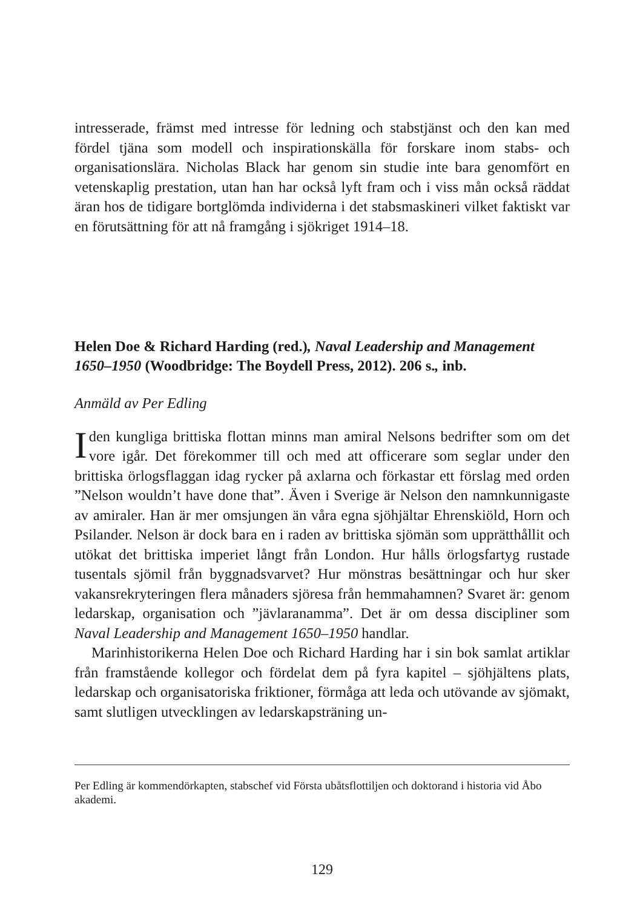intresserade, främst med intresse för ledning och stabstjänst och den kan med fördel tjäna som modell och inspirationskälla för forskare inom stabs- och organisationslära. Nicholas Black har genom sin studie inte bara genomfört en vetenskaplig prestation, utan han har också lyft fram och i viss mån också räddat äran hos de tidigare bortglömda individerna i det stabsmaskineri vilket faktiskt var en förutsättning för att nå framgång i sjökriget 1914–18.
Helen Doe & Richard Harding (red.), Naval Leadership and Management 1650–1950 (Woodbridge: The Boydell Press, 2012). 206 s., inb.
Anmäld av Per Edling
Iden kungliga brittiska flottan minns man amiral Nelsons bedrifter som om det vore igår. Det förekommer till och med att officerare som seglar under den brittiska örlogsflaggan idag rycker på axlarna och förkastar ett förslag med orden ”Nelson wouldn’t have done that”. Även i Sverige är Nelson den namnkunnigaste av amiraler. Han är mer omsjungen än våra egna sjöhjältar Ehrenskiöld, Horn och Psilander. Nelson är dock bara en i raden av brittiska sjömän som upprätthållit och utökat det brittiska imperiet långt från London. Hur hålls örlogsfartyg rustade tusentals sjömil från byggnadsvarvet? Hur mönstras besättningar och hur sker vakansrekryteringen flera månaders sjöresa från hemmahamnen? Svaret är: genom ledarskap, organisation och ”jävlaranamma”. Det är om dessa discipliner som Naval Leadership and Management 1650–1950 handlar.
Marinhistorikerna Helen Doe och Richard Harding har i sin bok samlat artiklar från framstående kollegor och fördelat dem på fyra kapitel – sjöhjältens plats, ledarskap och organisatoriska friktioner, förmåga att leda och utövande av sjömakt, samt slutligen utvecklingen av ledarskapsträning un-
Per Edling är kommendörkapten, stabschef vid Första ubåtsflottiljen och doktorand i historia vid Åbo akademi.
129